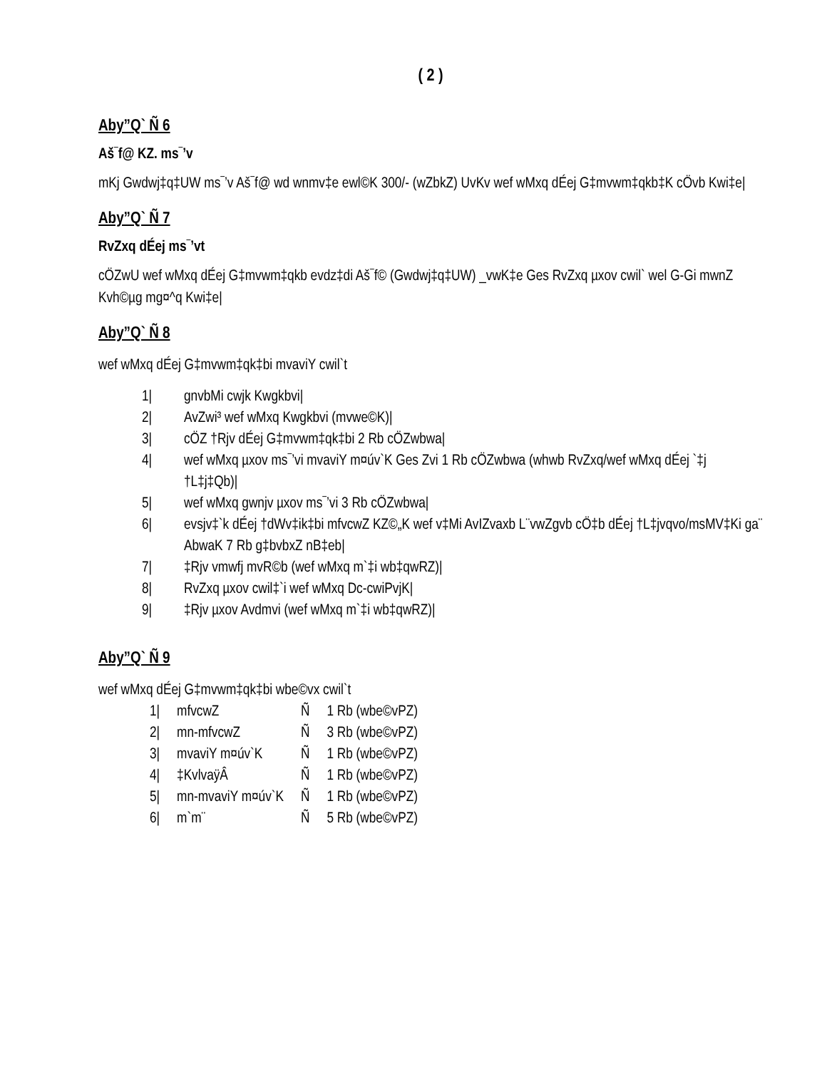( 2 )
Aby”Q` Ñ 6
Aš¯f@ KZ. ms¯’v
mKj Gwdwj‡q‡UW ms¯’v Aš¯f@ wd wnmv‡e ewl©K 300/- (wZbkZ) UvKv wef wMxq dÉej G‡mvwm‡qkb‡K cÖvb Kwi‡e|
Aby”Q` Ñ 7
RvZxq dÉej ms¯’vt
cÖZwU wef wMxq dÉej G‡mvwm‡qkb evdz‡di Aš¯f© (Gwdwj‡q‡UW) _vwK‡e Ges RvZxq µxov cwil` wel G-Gi mwnZ Kvh©µg mg¤^q Kwi‡e|
Aby”Q` Ñ 8
wef wMxq dÉej G‡mvwm‡qk‡bi mvaviY cwil`t
1| gnvbMi cwjk Kwgkbvi|
2| AvZwi³ wef wMxq Kwgkbvi (mvwe©K)|
3| cÖZ †Rjv dÉej G‡mvwm‡qk‡bi 2 Rb cÖZwbwa|
4| wef wMxq µxov ms¯’vi mvaviY m¤úv`K Ges Zvi 1 Rb cÖZwbwa (whwb RvZxq/wef wMxq dÉej `‡j †L‡j‡Qb)|
5| wef wMxq gwnjv µxov ms¯’vi 3 Rb cÖZwbwa|
6| evsjv‡`k dÉej †dWv‡ik‡bi mfvcwZ KZ©„K wef v‡Mi AvIZvaxb L¨vwZgvb cÖ‡b dÉej †L‡jvqvo/msMV‡Ki ga¨ AbwaK 7 Rb g‡bvbxZ nB‡eb|
7| ‡Rjv vmwfj mvR©b (wef wMxq m`‡i wb‡qwRZ)|
8| RvZxq µxov cwil‡`i wef wMxq Dc-cwiPvjK|
9| ‡Rjv µxov Avdmvi (wef wMxq m`‡i wb‡qwRZ)|
Aby”Q` Ñ 9
wef wMxq dÉej G‡mvwm‡qk‡bi wbe©vx cwil`t
| 1/ | mfvcwZ | Ñ | 1 Rb (wbe©vPZ) |
| 2/ | mn-mfvcwZ | Ñ | 3 Rb (wbe©vPZ) |
| 3/ | mvaviY m¤úv`K | Ñ | 1 Rb (wbe©vPZ) |
| 4/ | ‡KvlvaÿÂ | Ñ | 1 Rb (wbe©vPZ) |
| 5/ | mn-mvaviY m¤úv`K | Ñ | 1 Rb (wbe©vPZ) |
| 6/ | m`m¨ | Ñ | 5 Rb (wbe©vPZ) |